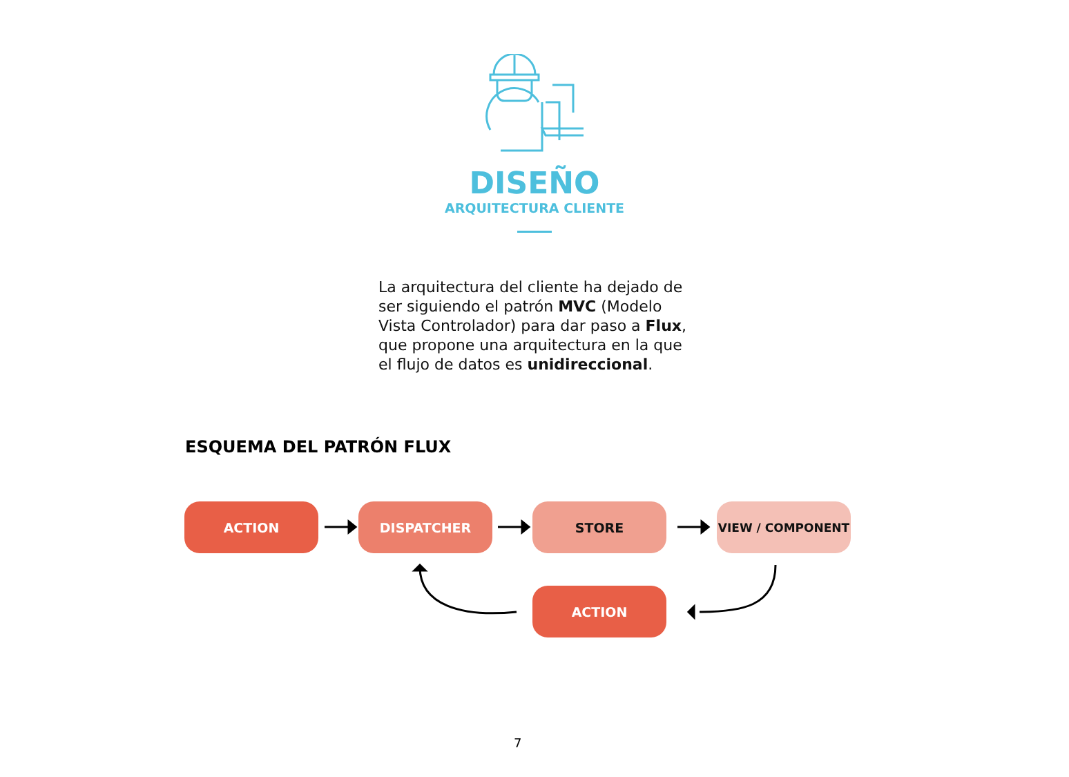DISEÑO
ARQUITECTURA CLIENTE
La arquitectura del cliente ha dejado de ser siguiendo el patrón MVC (Modelo Vista Controlador) para dar paso a Flux, que propone una arquitectura en la que el flujo de datos es unidireccional.
ESQUEMA DEL PATRÓN FLUX
ACTION DISPATCHER STORE VIEW / COMPONENT
ACTION
7